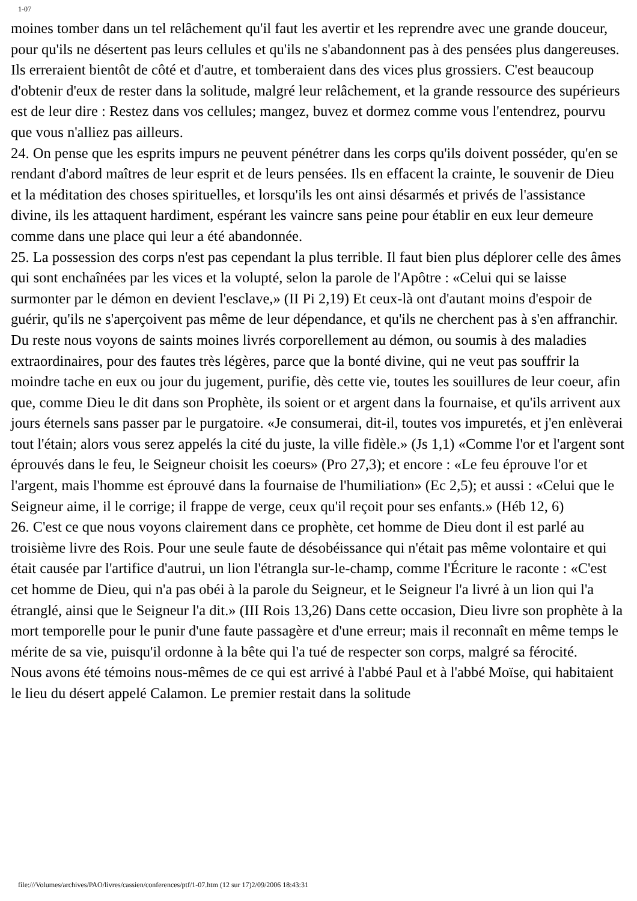1-07
moines tomber dans un tel relâchement qu'il faut les avertir et les reprendre avec une grande douceur, pour qu'ils ne désertent pas leurs cellules et qu'ils ne s'abandonnent pas à des pensées plus dangereuses. Ils erreraient bientôt de côté et d'autre, et tomberaient dans des vices plus grossiers. C'est beaucoup d'obtenir d'eux de rester dans la solitude, malgré leur relâchement, et la grande ressource des supérieurs est de leur dire : Restez dans vos cellules; mangez, buvez et dormez comme vous l'entendrez, pourvu que vous n'alliez pas ailleurs.
24. On pense que les esprits impurs ne peuvent pénétrer dans les corps qu'ils doivent posséder, qu'en se rendant d'abord maîtres de leur esprit et de leurs pensées. Ils en effacent la crainte, le souvenir de Dieu et la méditation des choses spirituelles, et lorsqu'ils les ont ainsi désarmés et privés de l'assistance divine, ils les attaquent hardiment, espérant les vaincre sans peine pour établir en eux leur demeure comme dans une place qui leur a été abandonnée.
25. La possession des corps n'est pas cependant la plus terrible. Il faut bien plus déplorer celle des âmes qui sont enchaînées par les vices et la volupté, selon la parole de l'Apôtre : «Celui qui se laisse surmonter par le démon en devient l'esclave,» (II Pi 2,19) Et ceux-là ont d'autant moins d'espoir de guérir, qu'ils ne s'aperçoivent pas même de leur dépendance, et qu'ils ne cherchent pas à s'en affranchir. Du reste nous voyons de saints moines livrés corporellement au démon, ou soumis à des maladies extraordinaires, pour des fautes très légères, parce que la bonté divine, qui ne veut pas souffrir la moindre tache en eux ou jour du jugement, purifie, dès cette vie, toutes les souillures de leur coeur, afin que, comme Dieu le dit dans son Prophète, ils soient or et argent dans la fournaise, et qu'ils arrivent aux jours éternels sans passer par le purgatoire. «Je consumerai, dit-il, toutes vos impuretés, et j'en enlèverai tout l'étain; alors vous serez appelés la cité du juste, la ville fidèle.» (Js 1,1) «Comme l'or et l'argent sont éprouvés dans le feu, le Seigneur choisit les coeurs» (Pro 27,3); et encore : «Le feu éprouve l'or et l'argent, mais l'homme est éprouvé dans la fournaise de l'humiliation» (Ec 2,5); et aussi : «Celui que le Seigneur aime, il le corrige; il frappe de verge, ceux qu'il reçoit pour ses enfants.» (Héb 12, 6)
26. C'est ce que nous voyons clairement dans ce prophète, cet homme de Dieu dont il est parlé au troisième livre des Rois. Pour une seule faute de désobéissance qui n'était pas même volontaire et qui était causée par l'artifice d'autrui, un lion l'étrangla sur-le-champ, comme l'Écriture le raconte : «C'est cet homme de Dieu, qui n'a pas obéi à la parole du Seigneur, et le Seigneur l'a livré à un lion qui l'a étranglé, ainsi que le Seigneur l'a dit.» (III Rois 13,26) Dans cette occasion, Dieu livre son prophète à la mort temporelle pour le punir d'une faute passagère et d'une erreur; mais il reconnaît en même temps le mérite de sa vie, puisqu'il ordonne à la bête qui l'a tué de respecter son corps, malgré sa férocité.
Nous avons été témoins nous-mêmes de ce qui est arrivé à l'abbé Paul et à l'abbé Moïse, qui habitaient le lieu du désert appelé Calamon. Le premier restait dans la solitude
file:///Volumes/archives/PAO/livres/cassien/conferences/ptf/1-07.htm (12 sur 17)2/09/2006 18:43:31